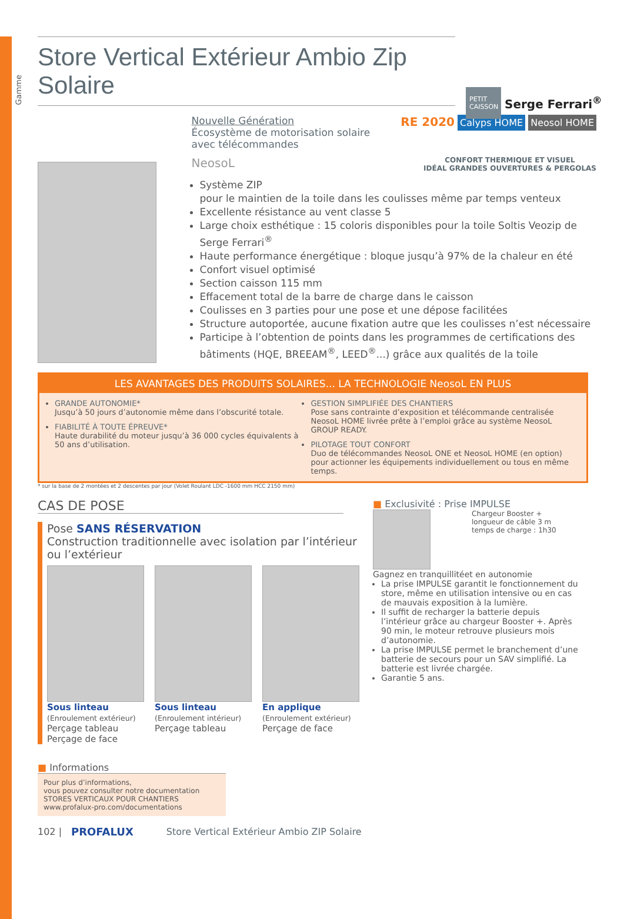Gamme
PETIT CAISSON
Serge Ferrari<sup>®</sup>
Store Vertical Extérieur Ambio Zip Solaire
Nouvelle Génération
Écosystème de motorisation solaire
avec télécommandes
RE 2020 Calyps HOME Neosol HOME
NeosoL
CONFORT THERMIQUE ET VISUEL
IDÉAL GRANDES OUVERTURES & PERGOLAS
Système ZIP
pour le maintien de la toile dans les coulisses même par temps venteux
Excellente résistance au vent classe 5
Large choix esthétique : 15 coloris disponibles pour la toile Soltis Veozip de Serge Ferrari<sup>®</sup>
Haute performance énergétique : bloque jusqu’à 97% de la chaleur en été
Confort visuel optimisé
Section caisson 115 mm
Effacement total de la barre de charge dans le caisson
Coulisses en 3 parties pour une pose et une dépose facilitées
Structure autoportée, aucune fixation autre que les coulisses n’est nécessaire
Participe à l’obtention de points dans les programmes de certifications des bâtiments (HQE, BREEAM<sup>®</sup>, LEED<sup>®</sup>...) grâce aux qualités de la toile
LES AVANTAGES DES PRODUITS SOLAIRES... LA TECHNOLOGIE NeosoL EN PLUS
GRANDE AUTONOMIE*
Jusqu’à 50 jours d’autonomie même dans l’obscurité totale.
FIABILITÉ À TOUTE ÉPREUVE*
Haute durabilité du moteur jusqu’à 36 000 cycles équivalents à 50 ans d’utilisation.
GESTION SIMPLIFIÉE DES CHANTIERS
Pose sans contrainte d’exposition et télécommande centralisée NeosoL HOME livrée prête à l’emploi grâce au système NeosoL GROUP READY.
PILOTAGE TOUT CONFORT
Duo de télécommandes NeosoL ONE et NeosoL HOME (en option) pour actionner les équipements individuellement ou tous en même temps.
* sur la base de 2 montées et 2 descentes par jour (Volet Roulant LDC -1600 mm HCC 2150 mm)
CAS DE POSE
Pose SANS RÉSERVATION
Construction traditionnelle avec isolation par l’intérieur ou l’extérieur
Sous linteau
(Enroulement extérieur)
Perçage tableau
Perçage de face
Sous linteau
(Enroulement intérieur)
Perçage tableau
En applique
(Enroulement extérieur)
Perçage de face
■ Informations
Pour plus d’informations,
vous pouvez consulter notre documentation
STORES VERTICAUX POUR CHANTIERS
www.profalux-pro.com/documentations
■ Exclusivité : Prise IMPULSE
Chargeur Booster +
longueur de câble 3 m
temps de charge : 1h30
Gagnez en tranquillitéet en autonomie
La prise IMPULSE garantit le fonctionnement du store, même en utilisation intensive ou en cas de mauvais exposition à la lumière.
Il suffit de recharger la batterie depuis l’intérieur grâce au chargeur Booster +. Après 90 min, le moteur retrouve plusieurs mois d’autonomie.
La prise IMPULSE permet le branchement d’une batterie de secours pour un SAV simplifié. La batterie est livrée chargée.
Garantie 5 ans.
102 | PROFALUX Store Vertical Extérieur Ambio ZIP Solaire